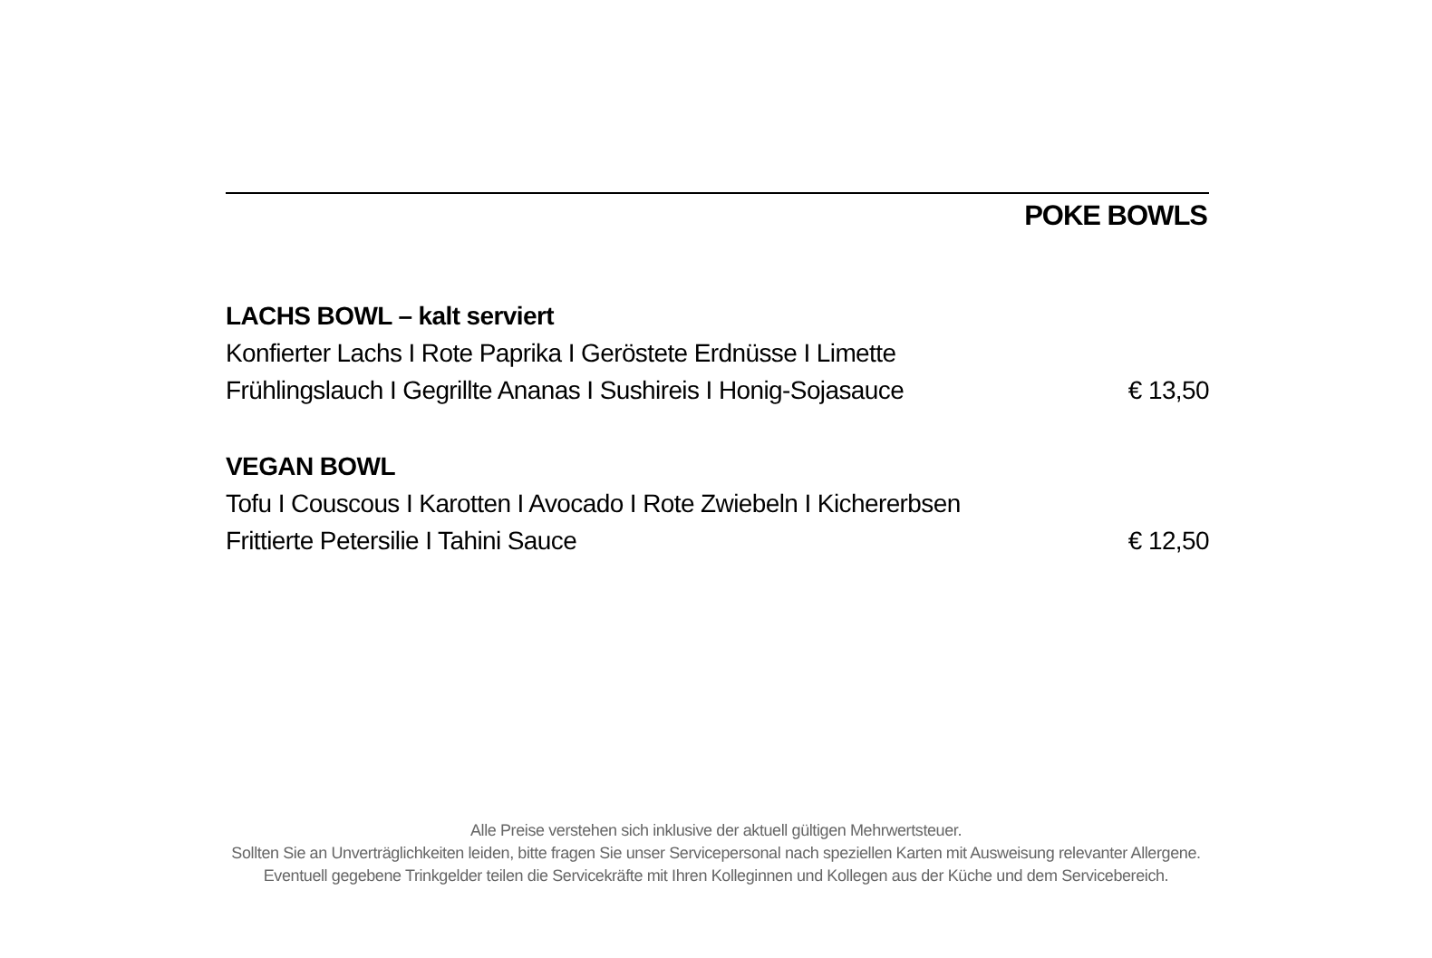POKE BOWLS
LACHS BOWL – kalt serviert
Konfierter Lachs I Rote Paprika I Geröstete Erdnüsse I Limette
Frühlingslauch I Gegrillte Ananas I Sushireis I Honig-Sojasauce € 13,50
VEGAN BOWL
Tofu I Couscous I Karotten I Avocado I Rote Zwiebeln I Kichererbsen
Frittierte Petersilie I Tahini Sauce € 12,50
Alle Preise verstehen sich inklusive der aktuell gültigen Mehrwertsteuer.
Sollten Sie an Unverträglichkeiten leiden, bitte fragen Sie unser Servicepersonal nach speziellen Karten mit Ausweisung relevanter Allergene.
Eventuell gegebene Trinkgelder teilen die Servicekräfte mit Ihren Kolleginnen und Kollegen aus der Küche und dem Servicebereich.